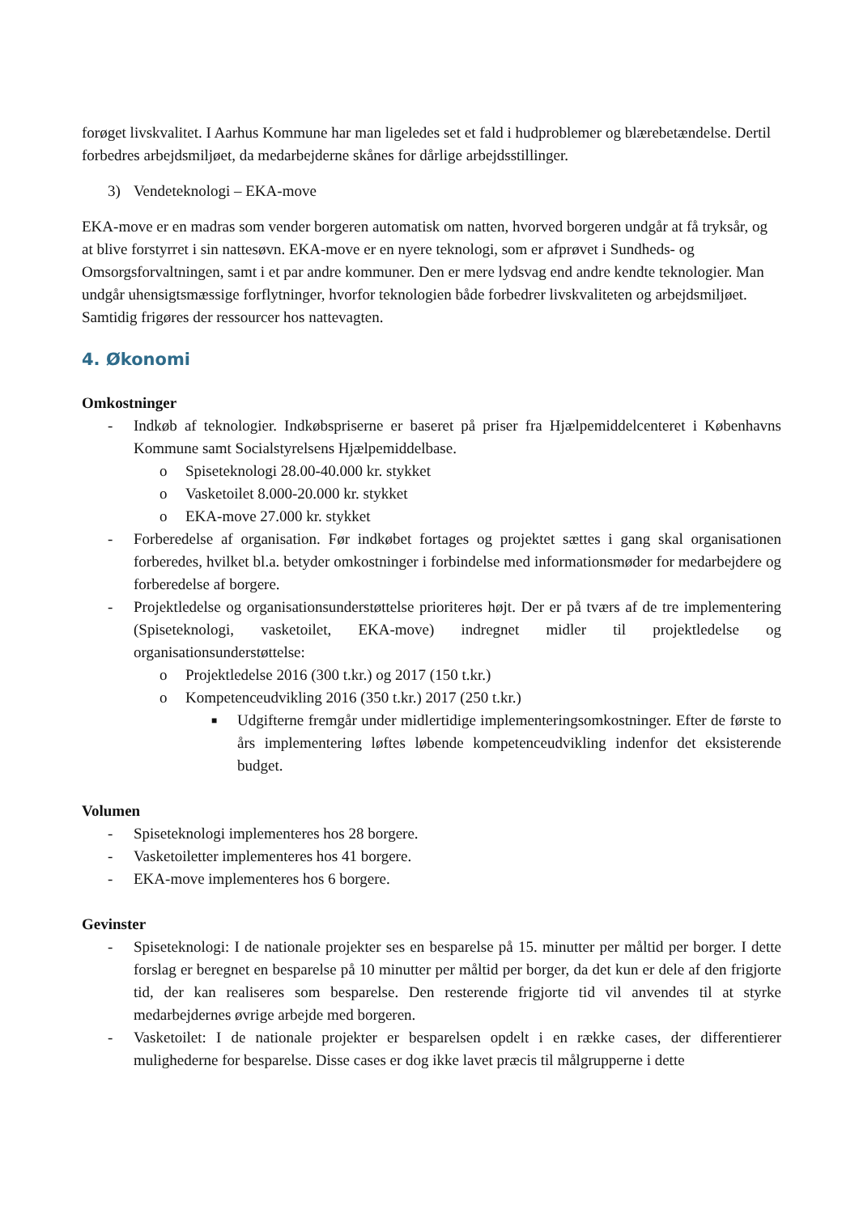forøget livskvalitet. I Aarhus Kommune har man ligeledes set et fald i hudproblemer og blærebetændelse. Dertil forbedres arbejdsmiljøet, da medarbejderne skånes for dårlige arbejdsstillinger.
3) Vendeteknologi – EKA-move
EKA-move er en madras som vender borgeren automatisk om natten, hvorved borgeren undgår at få tryksår, og at blive forstyrret i sin nattesøvn. EKA-move er en nyere teknologi, som er afprøvet i Sundheds- og Omsorgsforvaltningen, samt i et par andre kommuner. Den er mere lydsvag end andre kendte teknologier. Man undgår uhensigtsmæssige forflytninger, hvorfor teknologien både forbedrer livskvaliteten og arbejdsmiljøet. Samtidig frigøres der ressourcer hos nattevagten.
4. Økonomi
Omkostninger
- Indkøb af teknologier. Indkøbspriserne er baseret på priser fra Hjælpemiddelcenteret i Københavns Kommune samt Socialstyrelsens Hjælpemiddelbase.
o Spiseteknologi 28.00-40.000 kr. stykket
o Vasketoilet 8.000-20.000 kr. stykket
o EKA-move 27.000 kr. stykket
- Forberedelse af organisation. Før indkøbet fortages og projektet sættes i gang skal organisationen forberedes, hvilket bl.a. betyder omkostninger i forbindelse med informationsmøder for medarbejdere og forberedelse af borgere.
- Projektledelse og organisationsunderstøttelse prioriteres højt. Der er på tværs af de tre implementering (Spiseteknologi, vasketoilet, EKA-move) indregnet midler til projektledelse og organisationsunderstøttelse:
o Projektledelse 2016 (300 t.kr.) og 2017 (150 t.kr.)
o Kompetenceudvikling 2016 (350 t.kr.) 2017 (250 t.kr.)
■ Udgifterne fremgår under midlertidige implementeringsomkostninger. Efter de første to års implementering løftes løbende kompetenceudvikling indenfor det eksisterende budget.
Volumen
- Spiseteknologi implementeres hos 28 borgere.
- Vasketoiletter implementeres hos 41 borgere.
- EKA-move implementeres hos 6 borgere.
Gevinster
- Spiseteknologi: I de nationale projekter ses en besparelse på 15. minutter per måltid per borger. I dette forslag er beregnet en besparelse på 10 minutter per måltid per borger, da det kun er dele af den frigjorte tid, der kan realiseres som besparelse. Den resterende frigjorte tid vil anvendes til at styrke medarbejdernes øvrige arbejde med borgeren.
- Vasketoilet: I de nationale projekter er besparelsen opdelt i en række cases, der differentierer mulighederne for besparelse. Disse cases er dog ikke lavet præcis til målgrupperne i dette